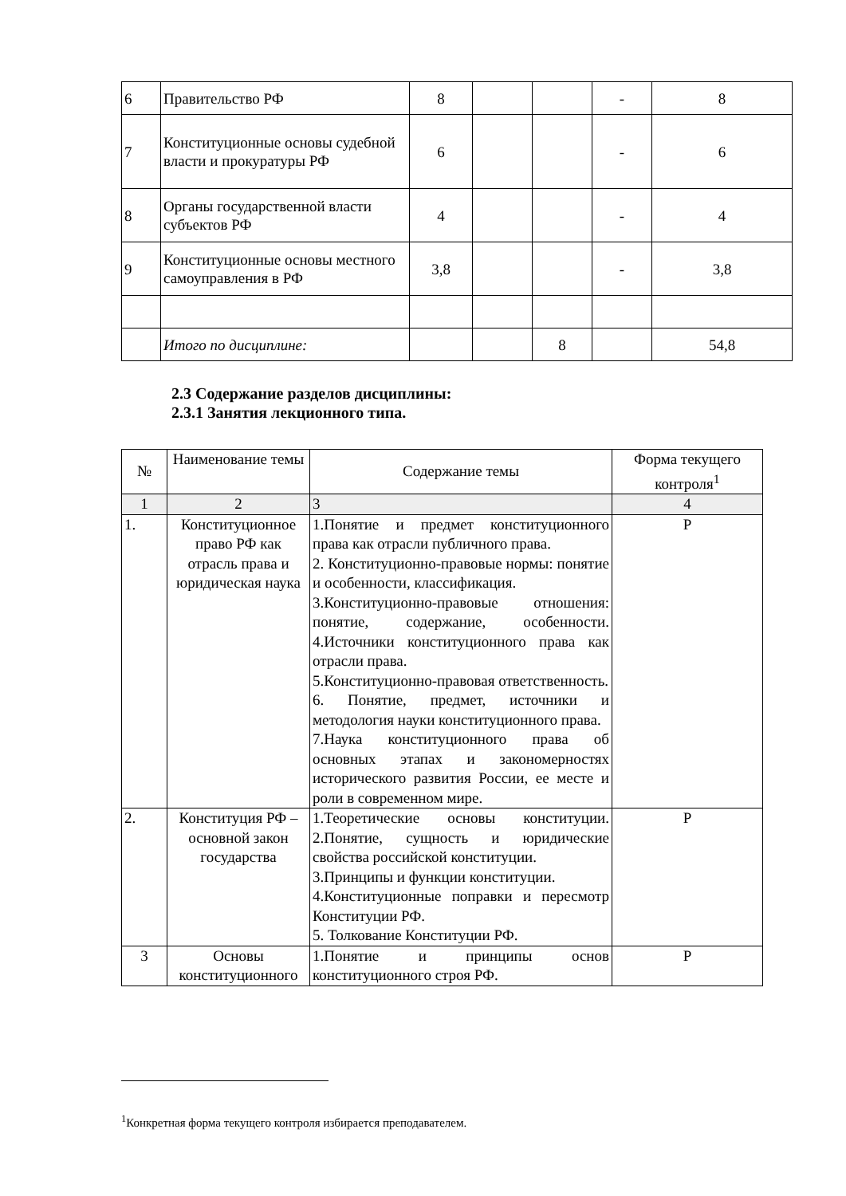| 6 | Правительство РФ | 8 | | | - | 8 |
| 7 | Конституционные основы судебной власти и прокуратуры РФ | 6 | | | - | 6 |
| 8 | Органы государственной власти субъектов РФ | 4 | | | - | 4 |
| 9 | Конституционные основы местного самоуправления в РФ | 3,8 | | | - | 3,8 |
| | Итого по дисциплине: | | | 8 | | 54,8 |
2.3 Содержание разделов дисциплины:
2.3.1 Занятия лекционного типа.
| № | Наименование темы | Содержание темы | Форма текущего контроля<sup>1</sup> |
| --- | --- | --- | --- |
| 1 | 2 | 3 | 4 |
| 1. | Конституционное право РФ как отрасль права и юридическая наука | 1.Понятие и предмет конституционного права как отрасли публичного права. 2. Конституционно-правовые нормы: понятие и особенности, классификация. 3.Конституционно-правовые отношения: понятие, содержание, особенности. 4.Источники конституционного права как отрасли права. 5.Конституционно-правовая ответственность. 6. Понятие, предмет, источники и методология науки конституционного права. 7.Наука конституционного права об основных этапах и закономерностях исторического развития России, ее месте и роли в современном мире. | Р |
| 2. | Конституция РФ – основной закон государства | 1.Теоретические основы конституции. 2.Понятие, сущность и юридические свойства российской конституции. 3.Принципы и функции конституции. 4.Конституционные поправки и пересмотр Конституции РФ. 5. Толкование Конституции РФ. | Р |
| 3 | Основы конституционного | 1.Понятие и принципы основ конституционного строя РФ. | Р |
<sup>1</sup> Конкретная форма текущего контроля избирается преподавателем.